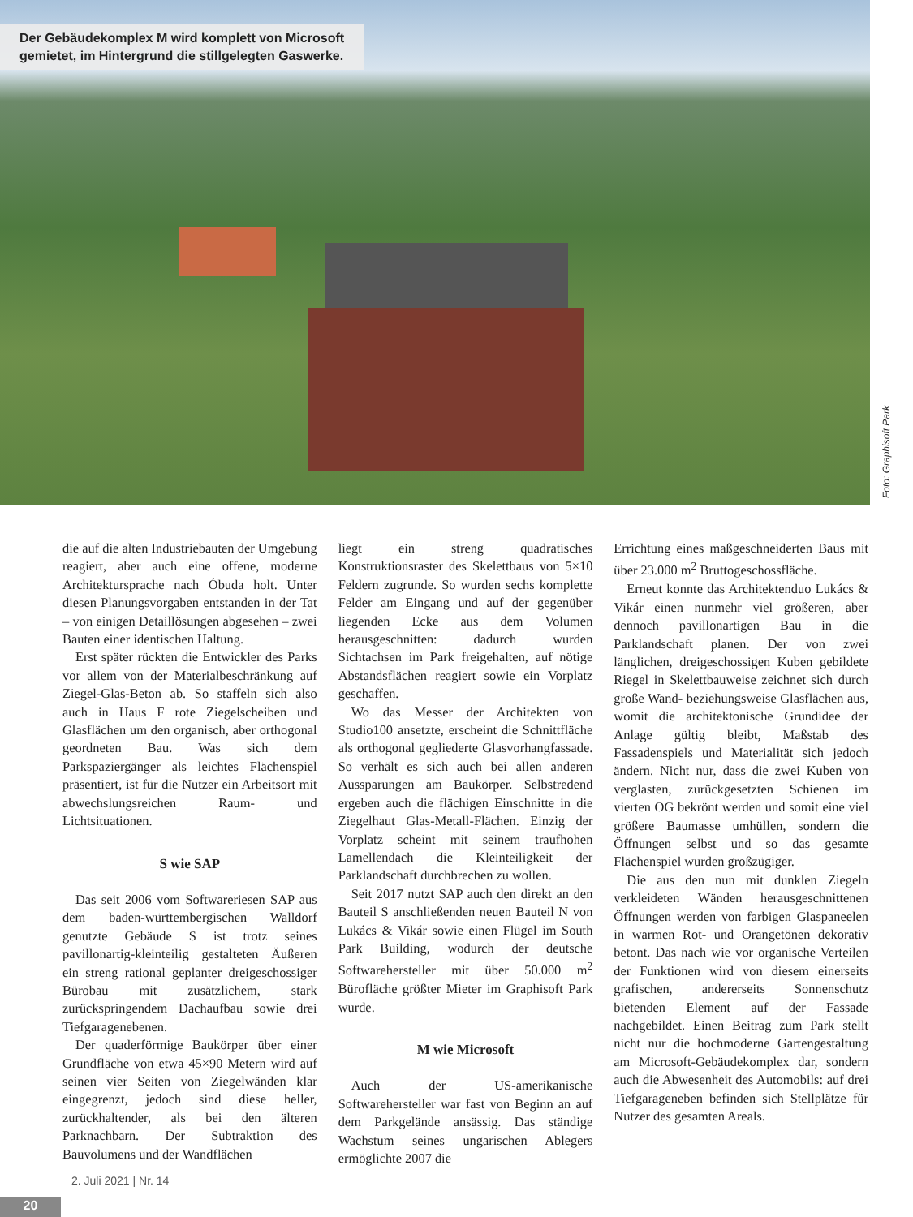Der Gebäudekomplex M wird komplett von Microsoft
gemietet, im Hintergrund die stillgelegten Gaswerke.
Foto: Graphisoft Park
die auf die alten Industriebauten der Umgebung reagiert, aber auch eine offene, moderne Architektursprache nach Óbuda holt. Unter diesen Planungsvorgaben entstanden in der Tat – von einigen Detaillösungen abgesehen – zwei Bauten einer identischen Haltung.
Erst später rückten die Entwickler des Parks vor allem von der Materialbeschränkung auf Ziegel-Glas-Beton ab. So staffeln sich also auch in Haus F rote Ziegelscheiben und Glasflächen um den organisch, aber orthogonal geordneten Bau. Was sich dem Parkspaziergänger als leichtes Flächenspiel präsentiert, ist für die Nutzer ein Arbeitsort mit abwechslungsreichen Raum- und Lichtsituationen.
S wie SAP
Das seit 2006 vom Softwareriesen SAP aus dem baden-württembergischen Walldorf genutzte Gebäude S ist trotz seines pavillonartig-kleinteilig gestalteten Äußeren ein streng rational geplanter dreigeschossiger Bürobau mit zusätzlichem, stark zurückspringendem Dachaufbau sowie drei Tiefgaragenebenen.
Der quaderförmige Baukörper über einer Grundfläche von etwa 45×90 Metern wird auf seinen vier Seiten von Ziegelwänden klar eingegrenzt, jedoch sind diese heller, zurückhaltender, als bei den älteren Parknachbarn. Der Subtraktion des Bauvolumens und der Wandflächen
liegt ein streng quadratisches Konstruktionsraster des Skelettbaus von 5×10 Feldern zugrunde. So wurden sechs komplette Felder am Eingang und auf der gegenüber liegenden Ecke aus dem Volumen herausgeschnitten: dadurch wurden Sichtachsen im Park freigehalten, auf nötige Abstandsflächen reagiert sowie ein Vorplatz geschaffen.
Wo das Messer der Architekten von Studio100 ansetzte, erscheint die Schnittfläche als orthogonal gegliederte Glasvorhangfassade. So verhält es sich auch bei allen anderen Aussparungen am Baukörper. Selbstredend ergeben auch die flächigen Einschnitte in die Ziegelhaut Glas-Metall-Flächen. Einzig der Vorplatz scheint mit seinem traufhohen Lamellendach die Kleinteiligkeit der Parklandschaft durchbrechen zu wollen.
Seit 2017 nutzt SAP auch den direkt an den Bauteil S anschließenden neuen Bauteil N von Lukács & Vikár sowie einen Flügel im South Park Building, wodurch der deutsche Softwarehersteller mit über 50.000 m<sup>2</sup> Bürofläche größter Mieter im Graphisoft Park wurde.
M wie Microsoft
Auch der US-amerikanische Softwarehersteller war fast von Beginn an auf dem Parkgelände ansässig. Das ständige Wachstum seines ungarischen Ablegers ermöglichte 2007 die
Errichtung eines maßgeschneiderten Baus mit über 23.000 m<sup>2</sup> Bruttogeschossfläche.
Erneut konnte das Architektenduo Lukács & Vikár einen nunmehr viel größeren, aber dennoch pavillonartigen Bau in die Parklandschaft planen. Der von zwei länglichen, dreigeschossigen Kuben gebildete Riegel in Skelettbauweise zeichnet sich durch große Wand- beziehungsweise Glasflächen aus, womit die architektonische Grundidee der Anlage gültig bleibt, Maßstab des Fassadenspiels und Materialität sich jedoch ändern. Nicht nur, dass die zwei Kuben von verglasten, zurückgesetzten Schienen im vierten OG bekrönt werden und somit eine viel größere Baumasse umhüllen, sondern die Öffnungen selbst und so das gesamte Flächenspiel wurden großzügiger.
Die aus den nun mit dunklen Ziegeln verkleideten Wänden herausgeschnittenen Öffnungen werden von farbigen Glaspaneelen in warmen Rot- und Orangetönen dekorativ betont. Das nach wie vor organische Verteilen der Funktionen wird von diesem einerseits grafischen, andererseits Sonnenschutz bietenden Element auf der Fassade nachgebildet. Einen Beitrag zum Park stellt nicht nur die hochmoderne Gartengestaltung am Microsoft-Gebäudekomplex dar, sondern auch die Abwesenheit des Automobils: auf drei Tiefgarageneben befinden sich Stellplätze für Nutzer des gesamten Areals.
2. Juli 2021 | Nr. 14
20